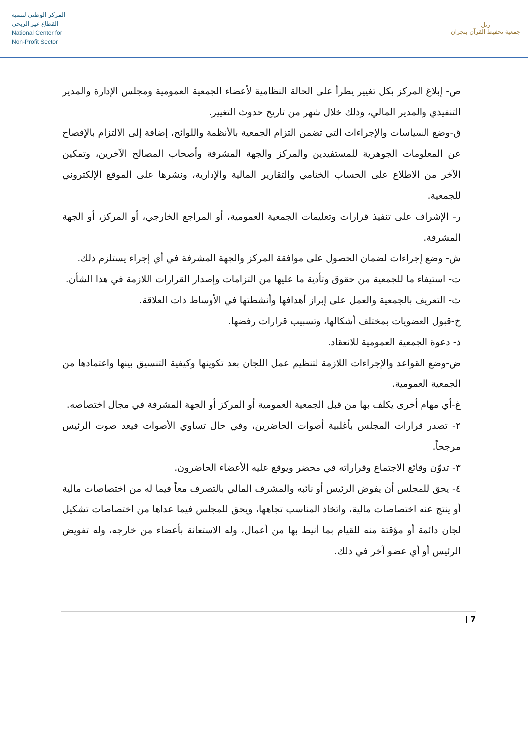المركز الوطني لتنمية
القطاع غير الربحي
National Center for
Non-Profit Sector
رتل
جمعية تحفيظ القرآن بنجران
ص- إبلاغ المركز بكل تغيير يطرأ على الحالة النظامية لأعضاء الجمعية العمومية ومجلس الإدارة والمدير التنفيذي والمدير المالي، وذلك خلال شهر من تاريخ حدوث التغيير.
ق-وضع السياسات والإجراءات التي تضمن التزام الجمعية بالأنظمة واللوائح، إضافة إلى الالتزام بالإفصاح عن المعلومات الجوهرية للمستفيدين والمركز والجهة المشرفة وأصحاب المصالح الآخرين، وتمكين الآخر من الاطلاع على الحساب الختامي والتقارير المالية والإدارية، ونشرها على الموقع الإلكتروني للجمعية.
ر- الإشراف على تنفيذ قرارات وتعليمات الجمعية العمومية، أو المراجع الخارجي، أو المركز، أو الجهة المشرفة.
ش- وضع إجراءات لضمان الحصول على موافقة المركز والجهة المشرفة في أي إجراء يستلزم ذلك.
ت- استيفاء ما للجمعية من حقوق وتأدية ما عليها من التزامات وإصدار القرارات اللازمة في هذا الشأن.
ث- التعريف بالجمعية والعمل على إبراز أهدافها وأنشطتها في الأوساط ذات العلاقة.
خ-قبول العضويات بمختلف أشكالها، وتسبيب قرارات رفضها.
ذ- دعوة الجمعية العمومية للانعقاد.
ض-وضع القواعد والإجراءات اللازمة لتنظيم عمل اللجان بعد تكوينها وكيفية التنسيق بينها واعتمادها من الجمعية العمومية.
غ-أي مهام أخرى يكلف بها من قبل الجمعية العمومية أو المركز أو الجهة المشرفة في مجال اختصاصه.
٢- تصدر قرارات المجلس بأغلبية أصوات الحاضرين، وفي حال تساوي الأصوات فيعد صوت الرئيس مرجحاً.
٣- تدوّن وقائع الاجتماع وقراراته في محضر ويوقع عليه الأعضاء الحاضرون.
٤- يحق للمجلس أن يفوض الرئيس أو نائبه والمشرف المالي بالتصرف معاً فيما له من اختصاصات مالية أو ينتج عنه اختصاصات مالية، واتخاذ المناسب تجاهها، ويحق للمجلس فيما عداها من اختصاصات تشكيل لجان دائمة أو مؤقتة منه للقيام بما أنيط بها من أعمال، وله الاستعانة بأعضاء من خارجه، وله تفويض الرئيس أو أي عضو آخر في ذلك.
7 |